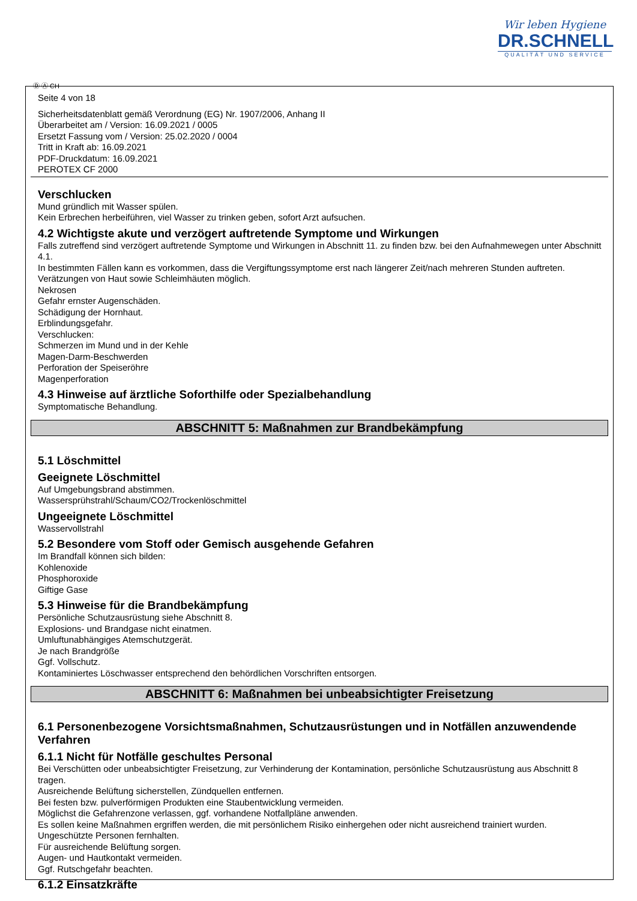Wir leben Hygiene
DR.SCHNELL
QUALITÄT UND SERVICE
Ⓓ Ⓐ CH
Seite 4 von 18
Sicherheitsdatenblatt gemäß Verordnung (EG) Nr. 1907/2006, Anhang II
Überarbeitet am / Version: 16.09.2021 / 0005
Ersetzt Fassung vom / Version: 25.02.2020 / 0004
Tritt in Kraft ab: 16.09.2021
PDF-Druckdatum: 16.09.2021
PEROTEX CF 2000
Verschlucken
Mund gründlich mit Wasser spülen.
Kein Erbrechen herbeiführen, viel Wasser zu trinken geben, sofort Arzt aufsuchen.
4.2 Wichtigste akute und verzögert auftretende Symptome und Wirkungen
Falls zutreffend sind verzögert auftretende Symptome und Wirkungen in Abschnitt 11. zu finden bzw. bei den Aufnahmewegen unter Abschnitt 4.1.
In bestimmten Fällen kann es vorkommen, dass die Vergiftungssymptome erst nach längerer Zeit/nach mehreren Stunden auftreten.
Verätzungen von Haut sowie Schleimhäuten möglich.
Nekrosen
Gefahr ernster Augenschäden.
Schädigung der Hornhaut.
Erblindungsgefahr.
Verschlucken:
Schmerzen im Mund und in der Kehle
Magen-Darm-Beschwerden
Perforation der Speiseröhre
Magenperforation
4.3 Hinweise auf ärztliche Soforthilfe oder Spezialbehandlung
Symptomatische Behandlung.
ABSCHNITT 5: Maßnahmen zur Brandbekämpfung
5.1 Löschmittel
Geeignete Löschmittel
Auf Umgebungsbrand abstimmen.
Wassersprühstrahl/Schaum/CO2/Trockenlöschmittel
Ungeeignete Löschmittel
Wasservollstrahl
5.2 Besondere vom Stoff oder Gemisch ausgehende Gefahren
Im Brandfall können sich bilden:
Kohlenoxide
Phosphoroxide
Giftige Gase
5.3 Hinweise für die Brandbekämpfung
Persönliche Schutzausrüstung siehe Abschnitt 8.
Explosions- und Brandgase nicht einatmen.
Umluftunabhängiges Atemschutzgerät.
Je nach Brandgröße
Ggf. Vollschutz.
Kontaminiertes Löschwasser entsprechend den behördlichen Vorschriften entsorgen.
ABSCHNITT 6: Maßnahmen bei unbeabsichtigter Freisetzung
6.1 Personenbezogene Vorsichtsmaßnahmen, Schutzausrüstungen und in Notfällen anzuwendende Verfahren
6.1.1 Nicht für Notfälle geschultes Personal
Bei Verschütten oder unbeabsichtigter Freisetzung, zur Verhinderung der Kontamination, persönliche Schutzausrüstung aus Abschnitt 8 tragen.
Ausreichende Belüftung sicherstellen, Zündquellen entfernen.
Bei festen bzw. pulverförmigen Produkten eine Staubentwicklung vermeiden.
Möglichst die Gefahrenzone verlassen, ggf. vorhandene Notfallpläne anwenden.
Es sollen keine Maßnahmen ergriffen werden, die mit persönlichem Risiko einhergehen oder nicht ausreichend trainiert wurden.
Ungeschützte Personen fernhalten.
Für ausreichende Belüftung sorgen.
Augen- und Hautkontakt vermeiden.
Ggf. Rutschgefahr beachten.
6.1.2 Einsatzkräfte